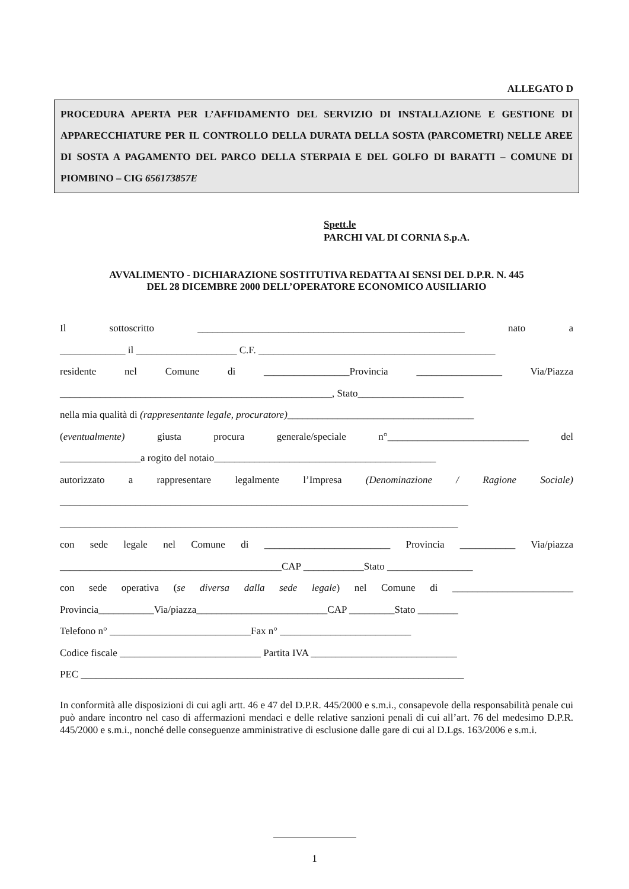ALLEGATO D
PROCEDURA APERTA PER L’AFFIDAMENTO DEL SERVIZIO DI INSTALLAZIONE E GESTIONE DI APPARECCHIATURE PER IL CONTROLLO DELLA DURATA DELLA SOSTA (PARCOMETRI) NELLE AREE DI SOSTA A PAGAMENTO DEL PARCO DELLA STERPAIA E DEL GOLFO DI BARATTI – COMUNE DI PIOMBINO – CIG 656173857E
Spett.le
PARCHI VAL DI CORNIA S.p.A.
AVVALIMENTO - DICHIARAZIONE SOSTITUTIVA REDATTA AI SENSI DEL D.P.R. N. 445
DEL 28 DICEMBRE 2000 DELL’OPERATORE ECONOMICO AUSILIARIO
Il sottoscritto _____________________________________________________ nato a
_____________ il ____________________ C.F. _______________________________________________
residente nel Comune di _________________Provincia _________________ Via/Piazza
______________________________________________________, Stato_____________________
nella mia qualità di (rappresentante legale, procuratore)_____________________________________
(eventualmente) giusta procura generale/speciale n°____________________________ del
________________a rogito del notaio____________________________________________
autorizzato a rappresentare legalmente l’Impresa (Denominazione / Ragione Sociale)
_________________________________________________________________________________
_______________________________________________________________________________
con sede legale nel Comune di _________________________ Provincia ___________ Via/piazza
____________________________________________CAP ____________Stato _________________
con sede operativa (se diversa dalla sede legale) nel Comune di ________________________
Provincia___________Via/piazza__________________________CAP _________Stato ________
Telefono n° ____________________________Fax n° __________________________
Codice fiscale ____________________________ Partita IVA _____________________________
PEC ____________________________________________________________________________
In conformità alle disposizioni di cui agli artt. 46 e 47 del D.P.R. 445/2000 e s.m.i., consapevole della responsabilità penale cui può andare incontro nel caso di affermazioni mendaci e delle relative sanzioni penali di cui all’art. 76 del medesimo D.P.R. 445/2000 e s.m.i., nonché delle conseguenze amministrative di esclusione dalle gare di cui al D.Lgs. 163/2006 e s.m.i.
1